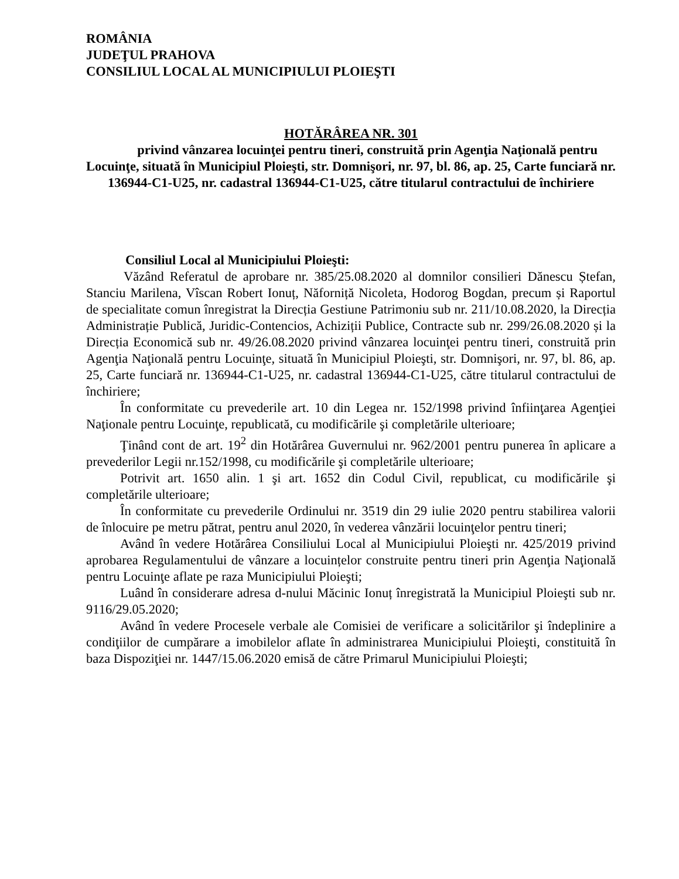ROMÂNIA
JUDEŢUL PRAHOVA
CONSILIUL LOCAL AL MUNICIPIULUI PLOIEŞTI
HOTĂRÂREA NR. 301
privind vânzarea locuinţei pentru tineri, construită prin Agenţia Naţională pentru Locuinţe, situată în Municipiul Ploieşti, str. Domnişori, nr. 97, bl. 86, ap. 25, Carte funciară nr. 136944-C1-U25, nr. cadastral 136944-C1-U25, către titularul contractului de închiriere
Consiliul Local al Municipiului Ploieşti:
Văzând Referatul de aprobare nr. 385/25.08.2020 al domnilor consilieri Dănescu Ștefan, Stanciu Marilena, Vîscan Robert Ionuț, Năforniță Nicoleta, Hodorog Bogdan, precum și Raportul de specialitate comun înregistrat la Direcția Gestiune Patrimoniu sub nr. 211/10.08.2020, la Direcția Administrație Publică, Juridic-Contencios, Achiziții Publice, Contracte sub nr. 299/26.08.2020 și la Direcția Economică sub nr. 49/26.08.2020 privind vânzarea locuinţei pentru tineri, construită prin Agenţia Naţională pentru Locuinţe, situată în Municipiul Ploieşti, str. Domnişori, nr. 97, bl. 86, ap. 25, Carte funciară nr. 136944-C1-U25, nr. cadastral 136944-C1-U25, către titularul contractului de închiriere;
În conformitate cu prevederile art. 10 din Legea nr. 152/1998 privind înfiinţarea Agenţiei Naţionale pentru Locuinţe, republicată, cu modificările şi completările ulterioare;
Ţinând cont de art. 19<sup>2</sup> din Hotărârea Guvernului nr. 962/2001 pentru punerea în aplicare a prevederilor Legii nr.152/1998, cu modificările şi completările ulterioare;
Potrivit art. 1650 alin. 1 şi art. 1652 din Codul Civil, republicat, cu modificările şi completările ulterioare;
În conformitate cu prevederile Ordinului nr. 3519 din 29 iulie 2020 pentru stabilirea valorii de înlocuire pe metru pătrat, pentru anul 2020, în vederea vânzării locuinţelor pentru tineri;
Având în vedere Hotărârea Consiliului Local al Municipiului Ploieşti nr. 425/2019 privind aprobarea Regulamentului de vânzare a locuințelor construite pentru tineri prin Agenţia Naţională pentru Locuinţe aflate pe raza Municipiului Ploieşti;
Luând în considerare adresa d-nului Măcinic Ionuț înregistrată la Municipiul Ploieşti sub nr. 9116/29.05.2020;
Având în vedere Procesele verbale ale Comisiei de verificare a solicitărilor şi îndeplinire a condiţiilor de cumpărare a imobilelor aflate în administrarea Municipiului Ploieşti, constituită în baza Dispoziţiei nr. 1447/15.06.2020 emisă de către Primarul Municipiului Ploieşti;